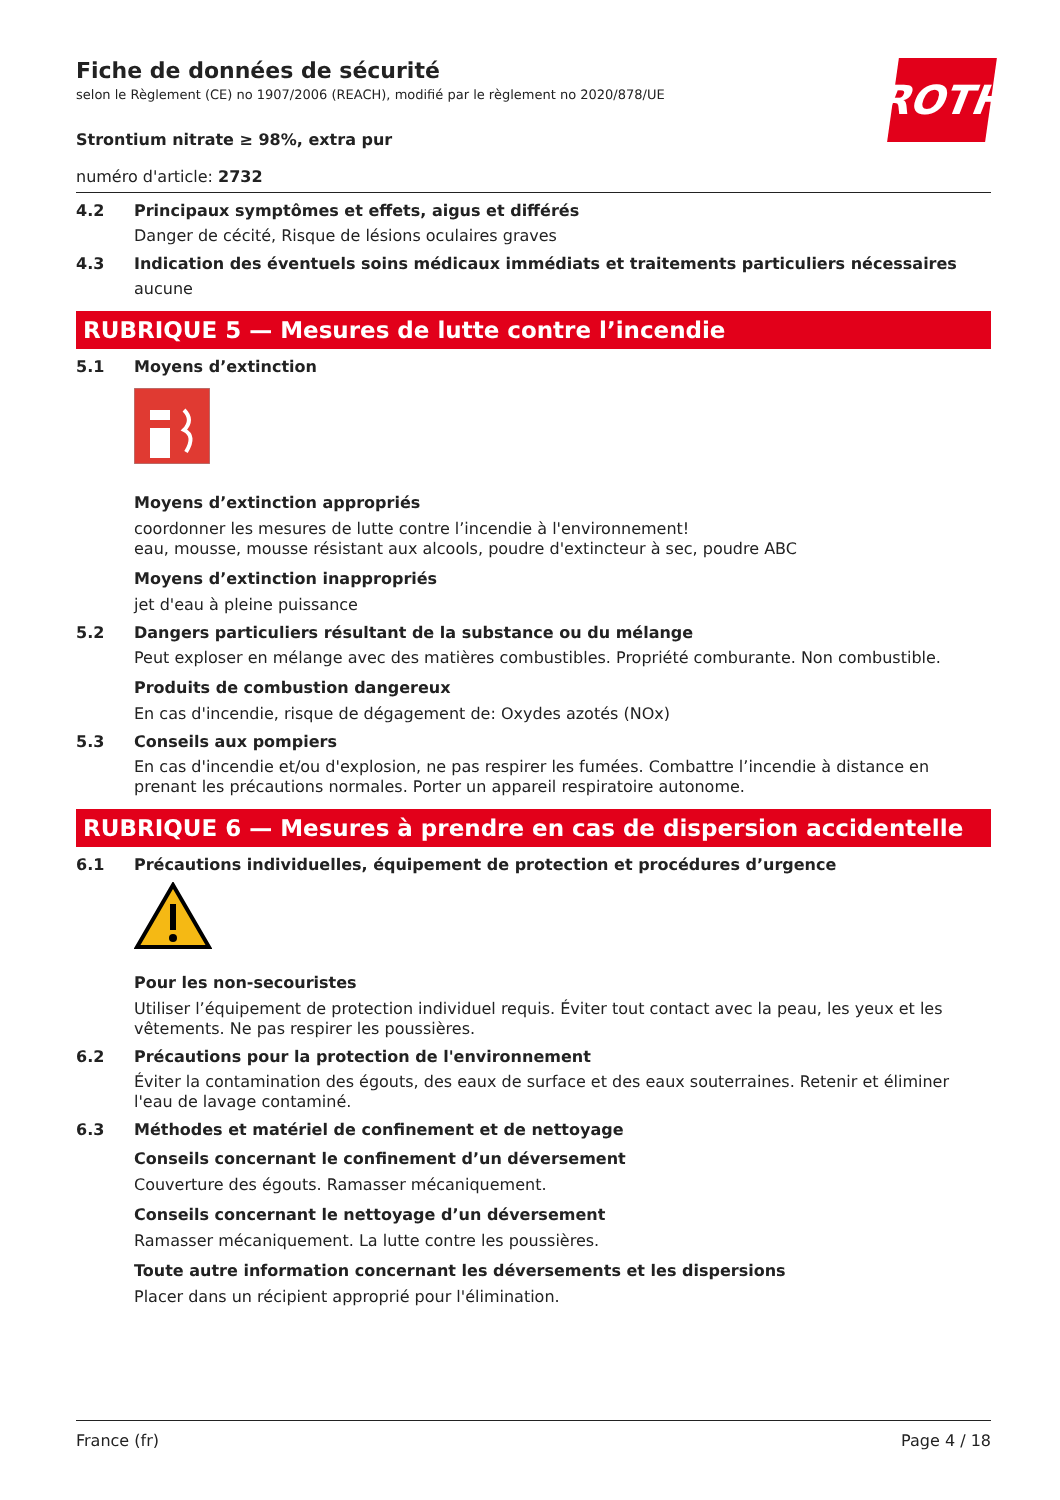ROTH
Fiche de données de sécurité
selon le Règlement (CE) no 1907/2006 (REACH), modifié par le règlement no 2020/878/UE
Strontium nitrate ≥ 98%, extra pur
numéro d'article: 2732
4.2 Principaux symptômes et effets, aigus et différés
Danger de cécité, Risque de lésions oculaires graves
4.3 Indication des éventuels soins médicaux immédiats et traitements particuliers nécessaires
aucune
RUBRIQUE 5 — Mesures de lutte contre l’incendie
5.1 Moyens d’extinction
Moyens d’extinction appropriés
coordonner les mesures de lutte contre l’incendie à l'environnement!
eau, mousse, mousse résistant aux alcools, poudre d'extincteur à sec, poudre ABC
Moyens d’extinction inappropriés
jet d'eau à pleine puissance
5.2 Dangers particuliers résultant de la substance ou du mélange
Peut exploser en mélange avec des matières combustibles. Propriété comburante. Non combustible.
Produits de combustion dangereux
En cas d'incendie, risque de dégagement de: Oxydes azotés (NOx)
5.3 Conseils aux pompiers
En cas d'incendie et/ou d'explosion, ne pas respirer les fumées. Combattre l’incendie à distance en prenant les précautions normales. Porter un appareil respiratoire autonome.
RUBRIQUE 6 — Mesures à prendre en cas de dispersion accidentelle
6.1 Précautions individuelles, équipement de protection et procédures d’urgence
Pour les non-secouristes
Utiliser l’équipement de protection individuel requis. Éviter tout contact avec la peau, les yeux et les vêtements. Ne pas respirer les poussières.
6.2 Précautions pour la protection de l'environnement
Éviter la contamination des égouts, des eaux de surface et des eaux souterraines. Retenir et éliminer l'eau de lavage contaminé.
6.3 Méthodes et matériel de confinement et de nettoyage
Conseils concernant le confinement d’un déversement
Couverture des égouts. Ramasser mécaniquement.
Conseils concernant le nettoyage d’un déversement
Ramasser mécaniquement. La lutte contre les poussières.
Toute autre information concernant les déversements et les dispersions
Placer dans un récipient approprié pour l'élimination.
France (fr) Page 4 / 18